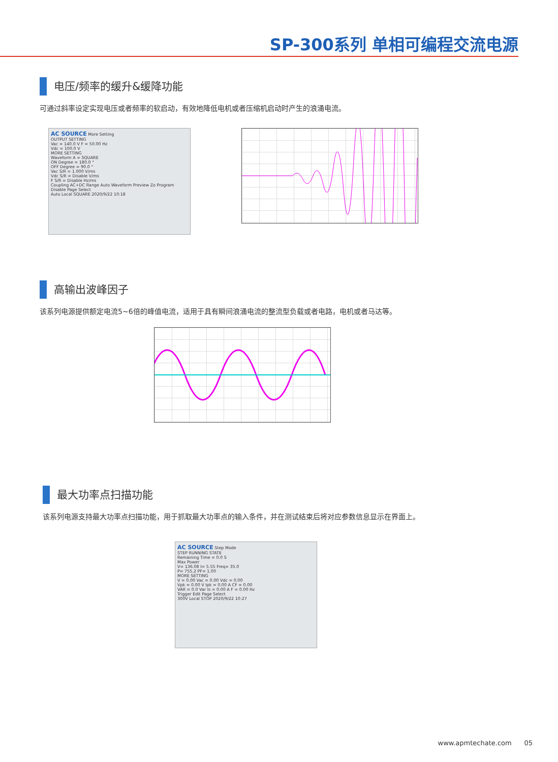SP-300系列 单相可编程交流电源
电压/频率的缓升&缓降功能
可通过斜率设定实现电压或者频率的软启动，有效地降低电机或者压缩机启动时产生的浪涌电流。
AC SOURCE More Setting
OUTPUT SETTING
Vac = 140.0 V F = 50.00 Hz
Vdc = 100.0 V
MORE SETTING
Waveform A = SQUARE
ON Degree = 180.0 °
OFF Degree = 90.0 °
Vac S/R = 1.000 V/ms
Vdc S/R = Disable V/ms
F S/R = Disable Hz/ms
Coupling AC+DC Range Auto Waveform Preview Zo Program Disable Page Select
Auto Local SQUARE 2020/9/22 10:18
高输出波峰因子
该系列电源提供额定电流5~6倍的峰值电流，适用于具有瞬间浪涌电流的整流型负载或者电路，电机或者马达等。
最大功率点扫描功能
该系列电源支持最大功率点扫描功能，用于抓取最大功率点的输入条件，并在测试结束后将对应参数信息显示在界面上。
AC SOURCE Step Mode
STEP RUNNING STATE
Remaining Time = 0.0 S
Max Power
V= 136.08 I= 5.55 Freq= 35.0
P= 755.2 PF= 1.00
MORE SETTING
V = 0.00 Vac = 0.00 Vdc = 0.00
Vpk = 0.00 V Ipk = 0.00 A CF = 0.00
VAR = 0.0 Var Is = 0.00 A F = 0.00 Hz
Trigger Edit Page Select
300V Local STOP 2020/9/22 10:27
www.apmtechate.com 05